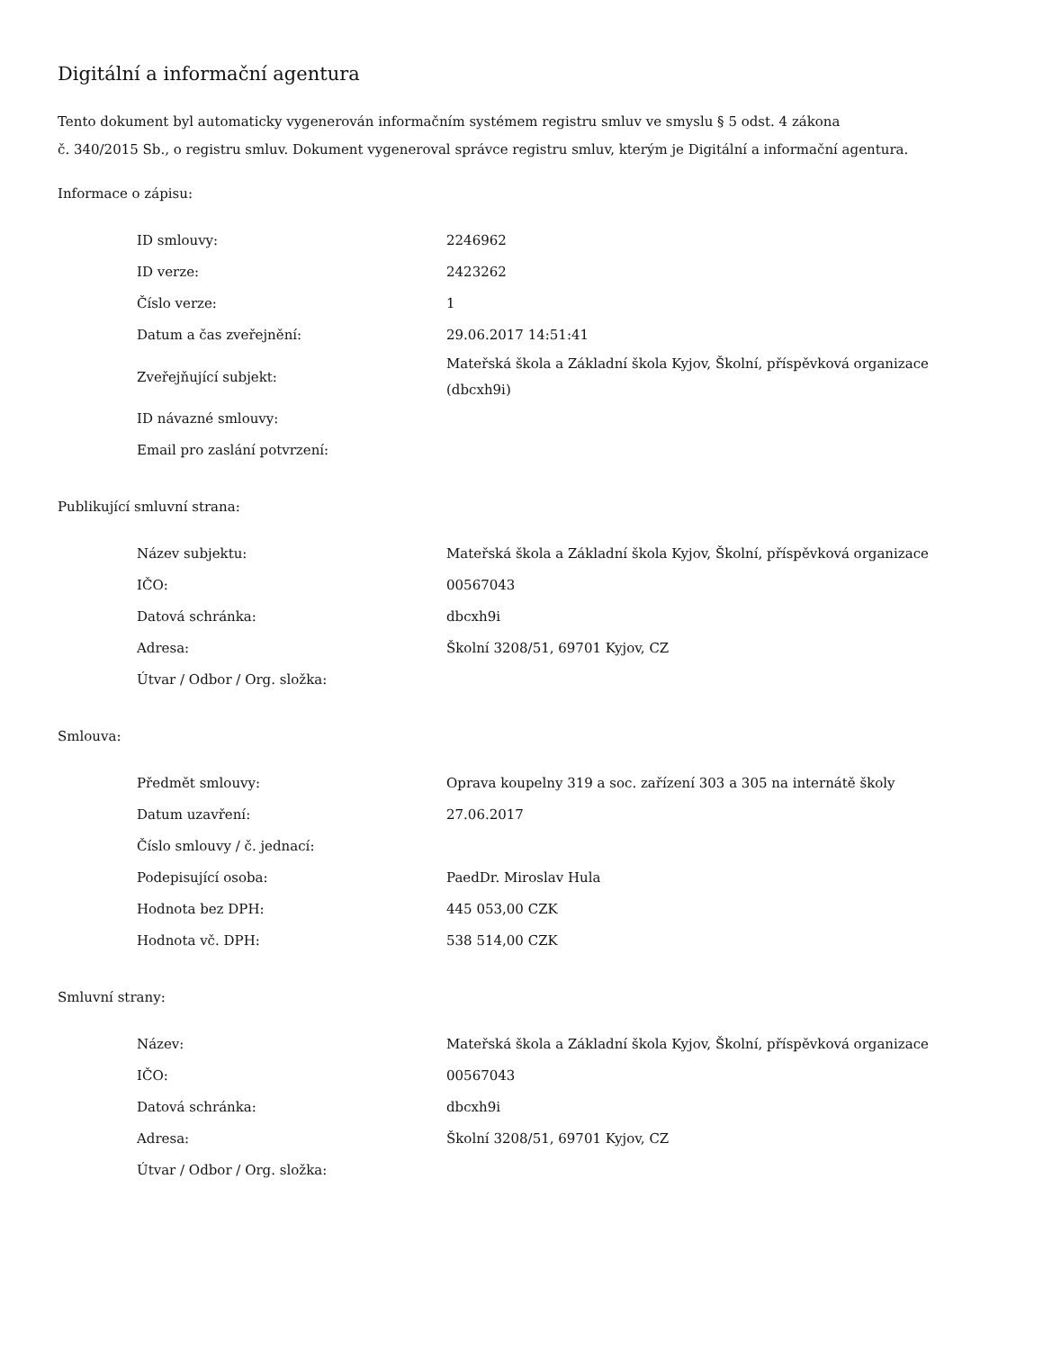Digitální a informační agentura
Tento dokument byl automaticky vygenerován informačním systémem registru smluv ve smyslu § 5 odst. 4 zákona
č. 340/2015 Sb., o registru smluv. Dokument vygeneroval správce registru smluv, kterým je Digitální a informační agentura.
Informace o zápisu:
| ID smlouvy: | 2246962 |
| ID verze: | 2423262 |
| Číslo verze: | 1 |
| Datum a čas zveřejnění: | 29.06.2017 14:51:41 |
| Zveřejňující subjekt: | Mateřská škola a Základní škola Kyjov, Školní, příspěvková organizace (dbcxh9i) |
| ID návazné smlouvy: | |
| Email pro zaslání potvrzení: | |
Publikující smluvní strana:
| Název subjektu: | Mateřská škola a Základní škola Kyjov, Školní, příspěvková organizace |
| IČO: | 00567043 |
| Datová schránka: | dbcxh9i |
| Adresa: | Školní 3208/51, 69701 Kyjov, CZ |
| Útvar / Odbor / Org. složka: | |
Smlouva:
| Předmět smlouvy: | Oprava koupelny 319 a soc. zařízení 303 a 305 na internátě školy |
| Datum uzavření: | 27.06.2017 |
| Číslo smlouvy / č. jednací: | |
| Podepisující osoba: | PaedDr. Miroslav Hula |
| Hodnota bez DPH: | 445 053,00 CZK |
| Hodnota vč. DPH: | 538 514,00 CZK |
Smluvní strany:
| Název: | Mateřská škola a Základní škola Kyjov, Školní, příspěvková organizace |
| IČO: | 00567043 |
| Datová schránka: | dbcxh9i |
| Adresa: | Školní 3208/51, 69701 Kyjov, CZ |
| Útvar / Odbor / Org. složka: | |